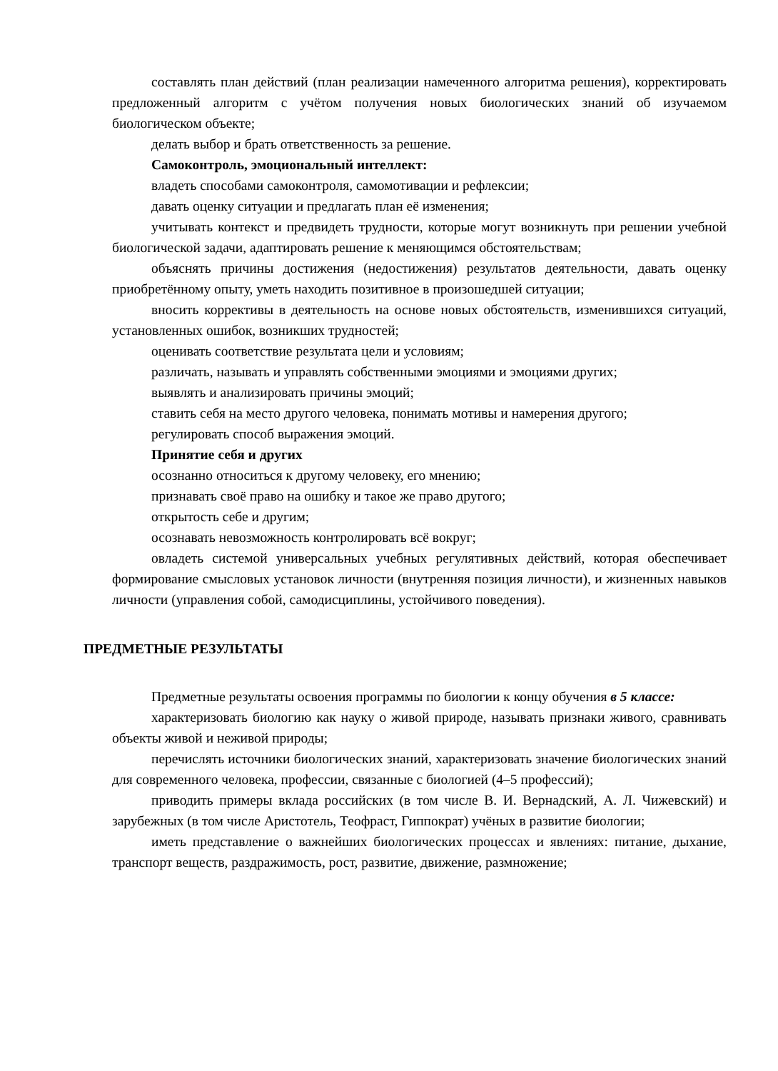составлять план действий (план реализации намеченного алгоритма решения), корректировать предложенный алгоритм с учётом получения новых биологических знаний об изучаемом биологическом объекте;
делать выбор и брать ответственность за решение.
Самоконтроль, эмоциональный интеллект:
владеть способами самоконтроля, самомотивации и рефлексии;
давать оценку ситуации и предлагать план её изменения;
учитывать контекст и предвидеть трудности, которые могут возникнуть при решении учебной биологической задачи, адаптировать решение к меняющимся обстоятельствам;
объяснять причины достижения (недостижения) результатов деятельности, давать оценку приобретённому опыту, уметь находить позитивное в произошедшей ситуации;
вносить коррективы в деятельность на основе новых обстоятельств, изменившихся ситуаций, установленных ошибок, возникших трудностей;
оценивать соответствие результата цели и условиям;
различать, называть и управлять собственными эмоциями и эмоциями других;
выявлять и анализировать причины эмоций;
ставить себя на место другого человека, понимать мотивы и намерения другого;
регулировать способ выражения эмоций.
Принятие себя и других
осознанно относиться к другому человеку, его мнению;
признавать своё право на ошибку и такое же право другого;
открытость себе и другим;
осознавать невозможность контролировать всё вокруг;
овладеть системой универсальных учебных регулятивных действий, которая обеспечивает формирование смысловых установок личности (внутренняя позиция личности), и жизненных навыков личности (управления собой, самодисциплины, устойчивого поведения).
ПРЕДМЕТНЫЕ РЕЗУЛЬТАТЫ
Предметные результаты освоения программы по биологии к концу обучения в 5 классе:
характеризовать биологию как науку о живой природе, называть признаки живого, сравнивать объекты живой и неживой природы;
перечислять источники биологических знаний, характеризовать значение биологических знаний для современного человека, профессии, связанные с биологией (4–5 профессий);
приводить примеры вклада российских (в том числе В. И. Вернадский, А. Л. Чижевский) и зарубежных (в том числе Аристотель, Теофраст, Гиппократ) учёных в развитие биологии;
иметь представление о важнейших биологических процессах и явлениях: питание, дыхание, транспорт веществ, раздражимость, рост, развитие, движение, размножение;